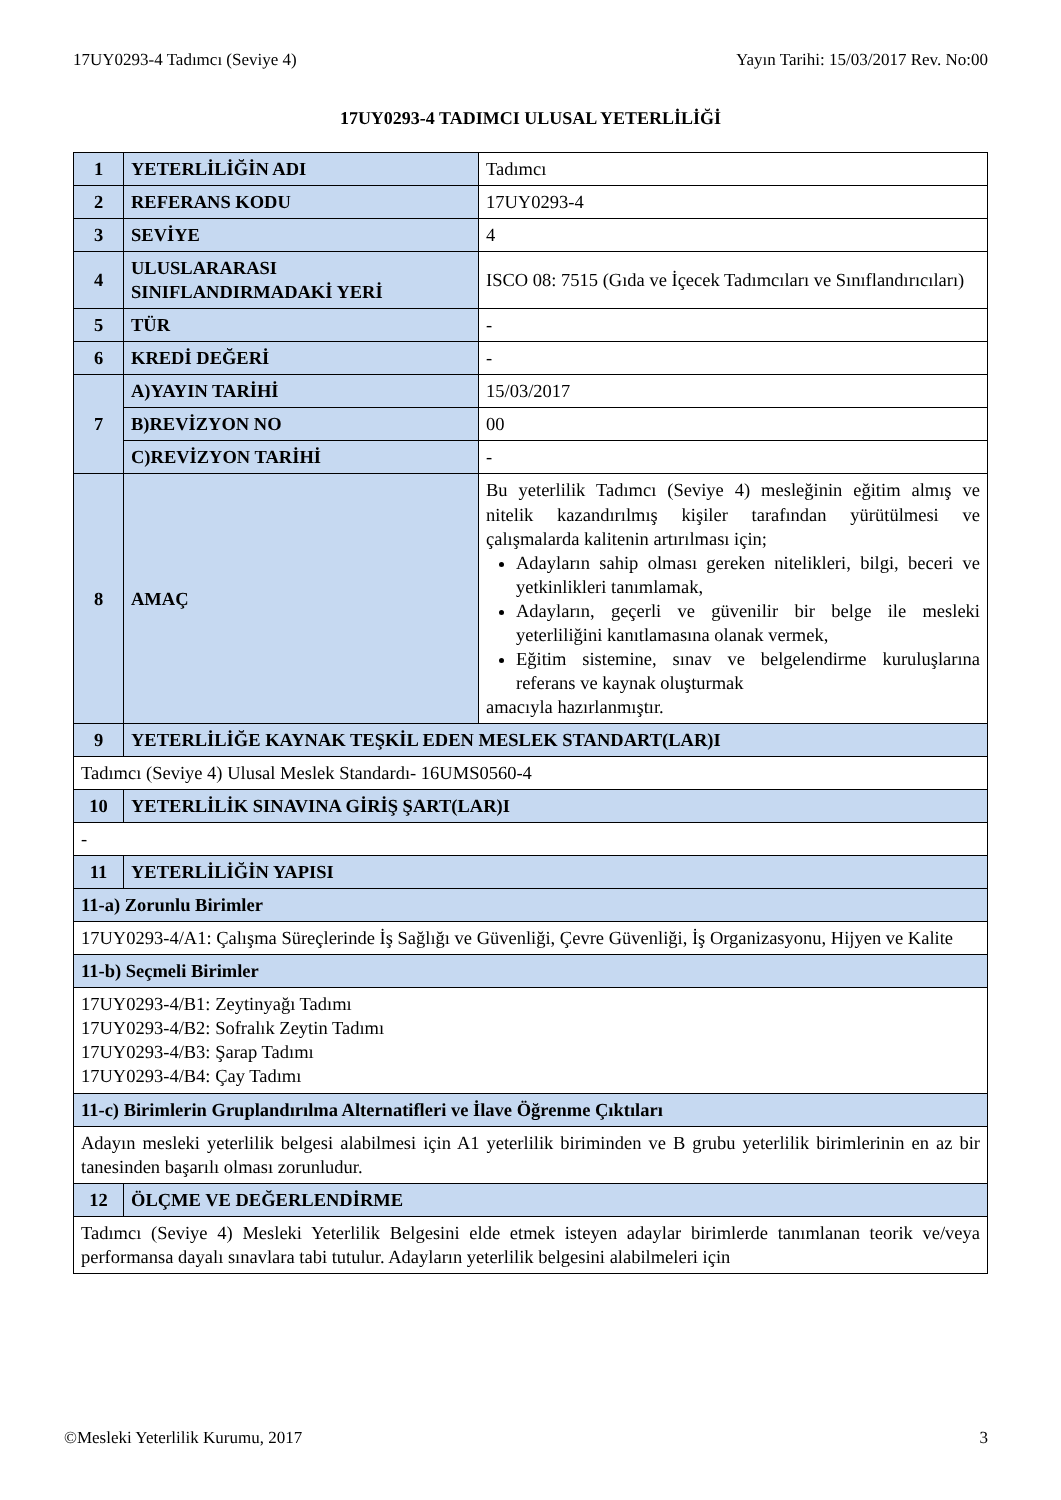17UY0293-4 Tadımcı (Seviye 4) Yayın Tarihi: 15/03/2017 Rev. No:00
17UY0293-4 TADIMCI ULUSAL YETERLİLİĞİ
| 1 | YETERLİLİĞİN ADI | Tadımcı |
| 2 | REFERANS KODU | 17UY0293-4 |
| 3 | SEVİYE | 4 |
| 4 | ULUSLARARASI SINIFLANDIRMADAKİ YERİ | ISCO 08: 7515 (Gıda ve İçecek Tadımcıları ve Sınıflandırıcıları) |
| 5 | TÜR | - |
| 6 | KREDİ DEĞERİ | - |
| 7 | A)YAYIN TARİHİ | 15/03/2017 |
| | B)REVİZYON NO | 00 |
| | C)REVİZYON TARİHİ | - |
| 8 | AMAÇ | Bu yeterlilik Tadımcı (Seviye 4) mesleğinin eğitim almış ve nitelik kazandırılmış kişiler tarafından yürütülmesi ve çalışmalarda kalitenin artırılması için; Adayların sahip olması gereken nitelikleri, bilgi, beceri ve yetkinlikleri tanımlamak, Adayların, geçerli ve güvenilir bir belge ile mesleki yeterliliğini kanıtlamasına olanak vermek, Eğitim sistemine, sınav ve belgelendirme kuruluşlarına referans ve kaynak oluşturmak amacıyla hazırlanmıştır. |
| 9 | YETERLİLİĞE KAYNAK TEŞKİL EDEN MESLEK STANDART(LAR)I | |
| Tadımcı (Seviye 4) Ulusal Meslek Standardı- 16UMS0560-4 | | |
| 10 | YETERLİLİK SINAVINA GİRİŞ ŞART(LAR)I | |
| - | | |
| 11 | YETERLİLİĞİN YAPISI | |
| 11-a) Zorunlu Birimler | | |
| 17UY0293-4/A1: Çalışma Süreçlerinde İş Sağlığı ve Güvenliği, Çevre Güvenliği, İş Organizasyonu, Hijyen ve Kalite | | |
| 11-b) Seçmeli Birimler | | |
| 17UY0293-4/B1: Zeytinyağı Tadımı 17UY0293-4/B2: Sofralık Zeytin Tadımı 17UY0293-4/B3: Şarap Tadımı 17UY0293-4/B4: Çay Tadımı | | |
| 11-c) Birimlerin Gruplandırılma Alternatifleri ve İlave Öğrenme Çıktıları | | |
| Adayın mesleki yeterlilik belgesi alabilmesi için A1 yeterlilik biriminden ve B grubu yeterlilik birimlerinin en az bir tanesinden başarılı olması zorunludur. | | |
| 12 | ÖLÇME VE DEĞERLENDİRME | |
| Tadımcı (Seviye 4) Mesleki Yeterlilik Belgesini elde etmek isteyen adaylar birimlerde tanımlanan teorik ve/veya performansa dayalı sınavlara tabi tutulur. Adayların yeterlilik belgesini alabilmeleri için | | |
©Mesleki Yeterlilik Kurumu, 2017 3